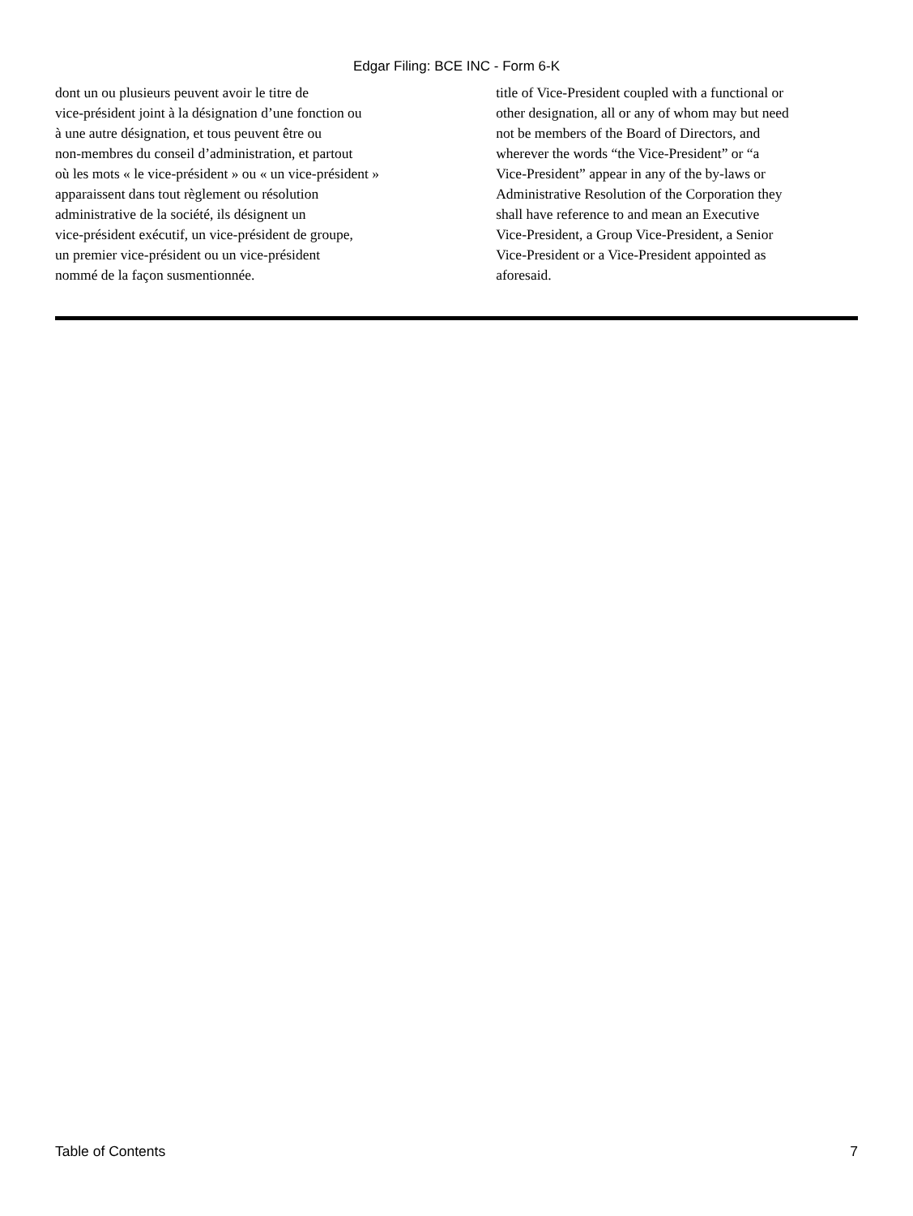Edgar Filing: BCE INC - Form 6-K
dont un ou plusieurs peuvent avoir le titre de
vice-président joint à la désignation d’une fonction ou
à une autre désignation, et tous peuvent être ou
non-membres du conseil d’administration, et partout
où les mots « le vice-président » ou « un vice-président »
apparaissent dans tout règlement ou résolution
administrative de la société, ils désignent un
vice-président exécutif, un vice-président de groupe,
un premier vice-président ou un vice-président
nommé de la façon susmentionnée.
title of Vice-President coupled with a functional or
other designation, all or any of whom may but need
not be members of the Board of Directors, and
wherever the words “the Vice-President” or “a
Vice-President” appear in any of the by-laws or
Administrative Resolution of the Corporation they
shall have reference to and mean an Executive
Vice-President, a Group Vice-President, a Senior
Vice-President or a Vice-President appointed as
aforesaid.
Table of Contents 7